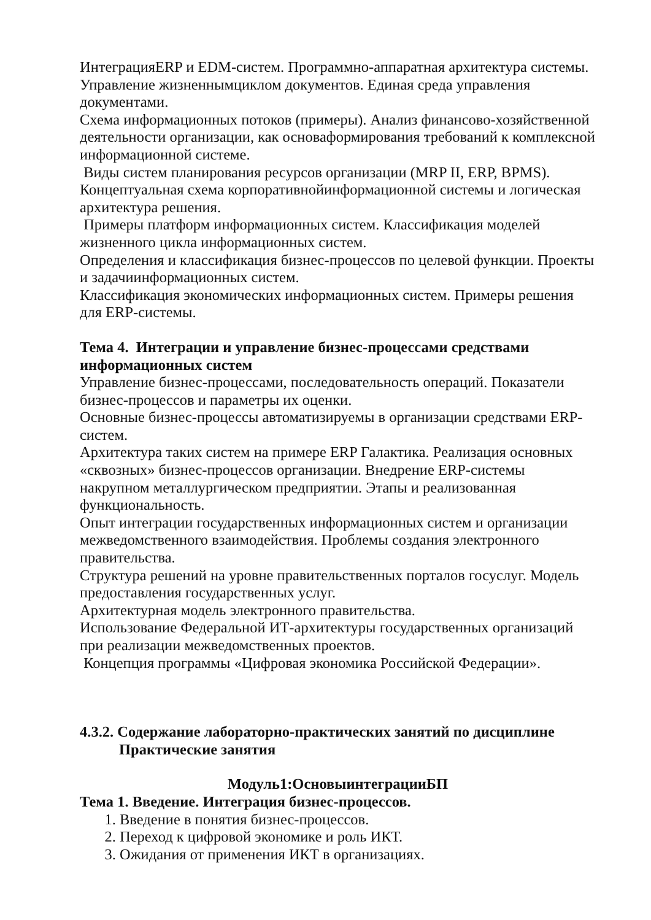ИнтеграцияERP и EDM-систем. Программно-аппаратная архитектура системы. Управление жизненнымциклом документов. Единая среда управления документами.
Схема информационных потоков (примеры). Анализ финансово-хозяйственной деятельности организации, как основаформирования требований к комплексной информационной системе.
Виды систем планирования ресурсов организации (MRP II, ERP, BPMS). Концептуальная схема корпоративнойинформационной системы и логическая архитектура решения.
Примеры платформ информационных систем. Классификация моделей жизненного цикла информационных систем.
Определения и классификация бизнес-процессов по целевой функции. Проекты и задачиинформационных систем.
Классификация экономических информационных систем. Примеры решения для ERP-системы.
Тема 4. Интеграции и управление бизнес-процессами средствами информационных систем
Управление бизнес-процессами, последовательность операций. Показатели бизнес-процессов и параметры их оценки.
Основные бизнес-процессы автоматизируемы в организации средствами ERP-систем.
Архитектура таких систем на примере ERP Галактика. Реализация основных «сквозных» бизнес-процессов организации. Внедрение ERP-системы накрупном металлургическом предприятии. Этапы и реализованная функциональность.
Опыт интеграции государственных информационных систем и организации межведомственного взаимодействия. Проблемы создания электронного правительства.
Структура решений на уровне правительственных порталов госуслуг. Модель предоставления государственных услуг.
Архитектурная модель электронного правительства.
Использование Федеральной ИТ-архитектуры государственных организаций при реализации межведомственных проектов.
Концепция программы «Цифровая экономика Российской Федерации».
4.3.2. Содержание лабораторно-практических занятий по дисциплине
Практические занятия
Модуль1:ОсновыинтеграцииБП
Тема 1. Введение. Интеграция бизнес-процессов.
1. Введение в понятия бизнес-процессов.
2. Переход к цифровой экономике и роль ИКТ.
3. Ожидания от применения ИКТ в организациях.